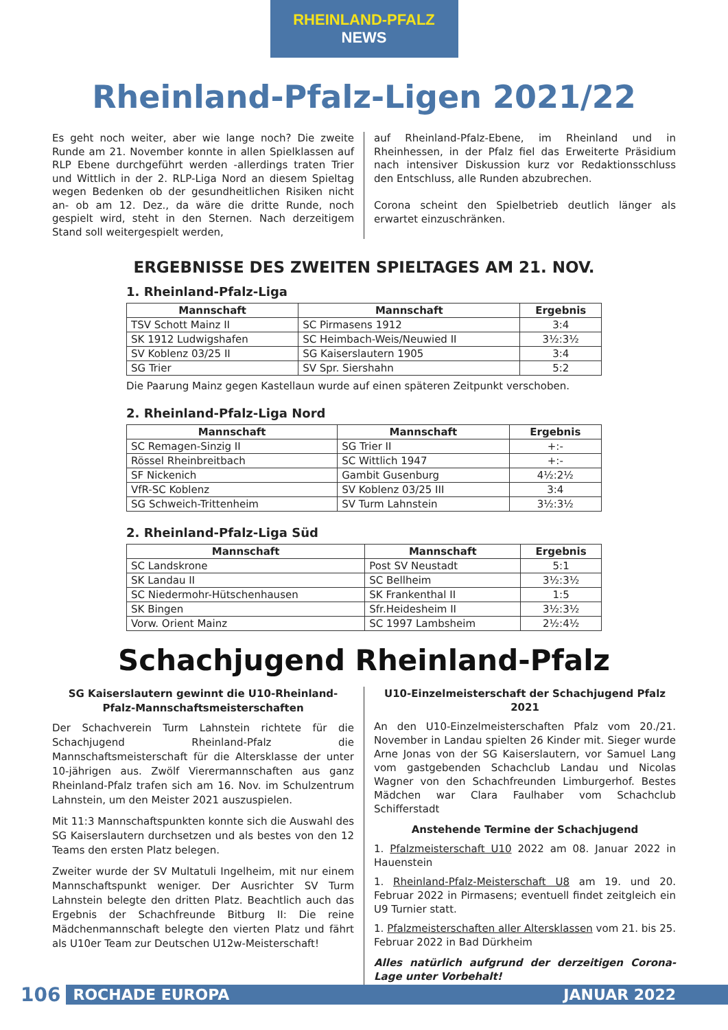RHEINLAND-PFALZ NEWS
Rheinland-Pfalz-Ligen 2021/22
Es geht noch weiter, aber wie lange noch? Die zweite Runde am 21. November konnte in allen Spielklassen auf RLP Ebene durchgeführt werden -allerdings traten Trier und Wittlich in der 2. RLP-Liga Nord an diesem Spieltag wegen Bedenken ob der gesundheitlichen Risiken nicht an- ob am 12. Dez., da wäre die dritte Runde, noch gespielt wird, steht in den Sternen. Nach derzeitigem Stand soll weitergespielt werden,
auf Rheinland-Pfalz-Ebene, im Rheinland und in Rheinhessen, in der Pfalz fiel das Erweiterte Präsidium nach intensiver Diskussion kurz vor Redaktionsschluss den Entschluss, alle Runden abzubrechen.
Corona scheint den Spielbetrieb deutlich länger als erwartet einzuschränken.
ERGEBNISSE DES ZWEITEN SPIELTAGES AM 21. NOV.
1. Rheinland-Pfalz-Liga
| Mannschaft | Mannschaft | Ergebnis |
| --- | --- | --- |
| TSV Schott Mainz II | SC Pirmasens 1912 | 3:4 |
| SK 1912 Ludwigshafen | SC Heimbach-Weis/Neuwied II | 3½:3½ |
| SV Koblenz 03/25 II | SG Kaiserslautern 1905 | 3:4 |
| SG Trier | SV Spr. Siershahn | 5:2 |
Die Paarung Mainz gegen Kastellaun wurde auf einen späteren Zeitpunkt verschoben.
2. Rheinland-Pfalz-Liga Nord
| Mannschaft | Mannschaft | Ergebnis |
| --- | --- | --- |
| SC Remagen-Sinzig II | SG Trier II | +:- |
| Rössel Rheinbreitbach | SC Wittlich 1947 | +:- |
| SF Nickenich | Gambit Gusenburg | 4½:2½ |
| VfR-SC Koblenz | SV Koblenz 03/25 III | 3:4 |
| SG Schweich-Trittenheim | SV Turm Lahnstein | 3½:3½ |
2. Rheinland-Pfalz-Liga Süd
| Mannschaft | Mannschaft | Ergebnis |
| --- | --- | --- |
| SC Landskrone | Post SV Neustadt | 5:1 |
| SK Landau II | SC Bellheim | 3½:3½ |
| SC Niedermohr-Hütschenhausen | SK Frankenthal II | 1:5 |
| SK Bingen | Sfr.Heidesheim II | 3½:3½ |
| Vorw. Orient Mainz | SC 1997 Lambsheim | 2½:4½ |
Schachjugend Rheinland-Pfalz
SG Kaiserslautern gewinnt die U10-Rheinland-Pfalz-Mannschaftsmeisterschaften
Der Schachverein Turm Lahnstein richtete für die Schachjugend Rheinland-Pfalz die Mannschaftsmeisterschaft für die Altersklasse der unter 10-jährigen aus. Zwölf Vierermannschaften aus ganz Rheinland-Pfalz trafen sich am 16. Nov. im Schulzentrum Lahnstein, um den Meister 2021 auszuspielen.
Mit 11:3 Mannschaftspunkten konnte sich die Auswahl des SG Kaiserslautern durchsetzen und als bestes von den 12 Teams den ersten Platz belegen.
Zweiter wurde der SV Multatuli Ingelheim, mit nur einem Mannschaftspunkt weniger. Der Ausrichter SV Turm Lahnstein belegte den dritten Platz. Beachtlich auch das Ergebnis der Schachfreunde Bitburg II: Die reine Mädchenmannschaft belegte den vierten Platz und fährt als U10er Team zur Deutschen U12w-Meisterschaft!
U10-Einzelmeisterschaft der Schachjugend Pfalz 2021
An den U10-Einzelmeisterschaften Pfalz vom 20./21. November in Landau spielten 26 Kinder mit. Sieger wurde Arne Jonas von der SG Kaiserslautern, vor Samuel Lang vom gastgebenden Schachclub Landau und Nicolas Wagner von den Schachfreunden Limburgerhof. Bestes Mädchen war Clara Faulhaber vom Schachclub Schifferstadt
Anstehende Termine der Schachjugend
1. Pfalzmeisterschaft U10 2022 am 08. Januar 2022 in Hauenstein
1. Rheinland-Pfalz-Meisterschaft U8 am 19. und 20. Februar 2022 in Pirmasens; eventuell findet zeitgleich ein U9 Turnier statt.
1. Pfalzmeisterschaften aller Altersklassen vom 21. bis 25. Februar 2022 in Bad Dürkheim
Alles natürlich aufgrund der derzeitigen Corona-Lage unter Vorbehalt!
106
ROCHADE EUROPA JANUAR 2022